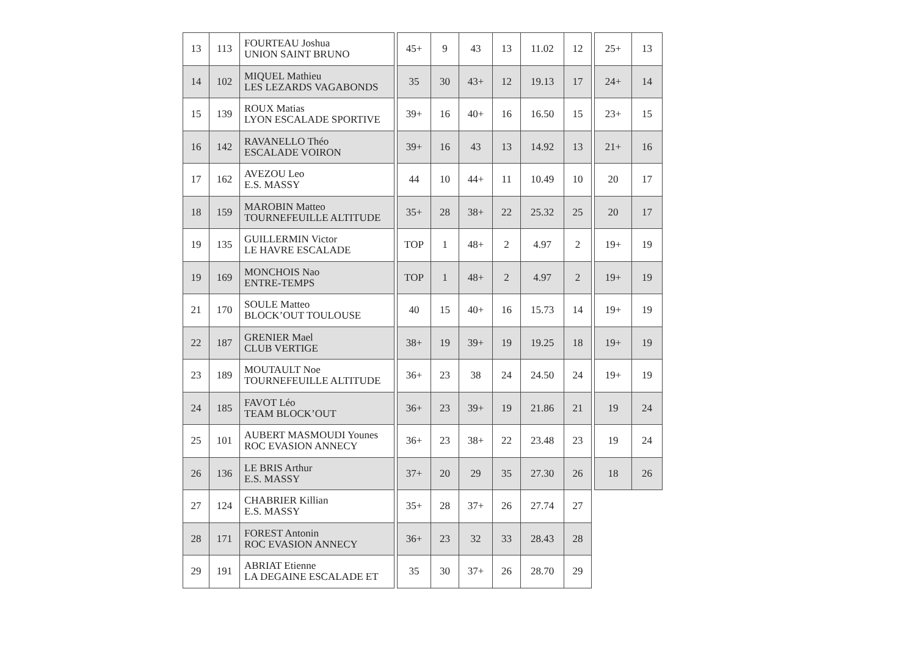| 13 | 113 | FOURTEAU Joshua UNION SAINT BRUNO | | 45+ | 9 | 43 | 13 | 11.02 | 12 | | 25+ | 13 |
| 14 | 102 | MIQUEL Mathieu LES LEZARDS VAGABONDS | | 35 | 30 | 43+ | 12 | 19.13 | 17 | | 24+ | 14 |
| 15 | 139 | ROUX Matias LYON ESCALADE SPORTIVE | | 39+ | 16 | 40+ | 16 | 16.50 | 15 | | 23+ | 15 |
| 16 | 142 | RAVANELLO Théo ESCALADE VOIRON | | 39+ | 16 | 43 | 13 | 14.92 | 13 | | 21+ | 16 |
| 17 | 162 | AVEZOU Leo E.S. MASSY | | 44 | 10 | 44+ | 11 | 10.49 | 10 | | 20 | 17 |
| 18 | 159 | MAROBIN Matteo TOURNEFEUILLE ALTITUDE | | 35+ | 28 | 38+ | 22 | 25.32 | 25 | | 20 | 17 |
| 19 | 135 | GUILLERMIN Victor LE HAVRE ESCALADE | | TOP | 1 | 48+ | 2 | 4.97 | 2 | | 19+ | 19 |
| 19 | 169 | MONCHOIS Nao ENTRE-TEMPS | | TOP | 1 | 48+ | 2 | 4.97 | 2 | | 19+ | 19 |
| 21 | 170 | SOULE Matteo BLOCK’OUT TOULOUSE | | 40 | 15 | 40+ | 16 | 15.73 | 14 | | 19+ | 19 |
| 22 | 187 | GRENIER Mael CLUB VERTIGE | | 38+ | 19 | 39+ | 19 | 19.25 | 18 | | 19+ | 19 |
| 23 | 189 | MOUTAULT Noe TOURNEFEUILLE ALTITUDE | | 36+ | 23 | 38 | 24 | 24.50 | 24 | | 19+ | 19 |
| 24 | 185 | FAVOT Léo TEAM BLOCK’OUT | | 36+ | 23 | 39+ | 19 | 21.86 | 21 | | 19 | 24 |
| 25 | 101 | AUBERT MASMOUDI Younes ROC EVASION ANNECY | | 36+ | 23 | 38+ | 22 | 23.48 | 23 | | 19 | 24 |
| 26 | 136 | LE BRIS Arthur E.S. MASSY | | 37+ | 20 | 29 | 35 | 27.30 | 26 | | 18 | 26 |
| 27 | 124 | CHABRIER Killian E.S. MASSY | | 35+ | 28 | 37+ | 26 | 27.74 | 27 | | | |
| 28 | 171 | FOREST Antonin ROC EVASION ANNECY | | 36+ | 23 | 32 | 33 | 28.43 | 28 | | | |
| 29 | 191 | ABRIAT Etienne LA DEGAINE ESCALADE ET | | 35 | 30 | 37+ | 26 | 28.70 | 29 | | | |